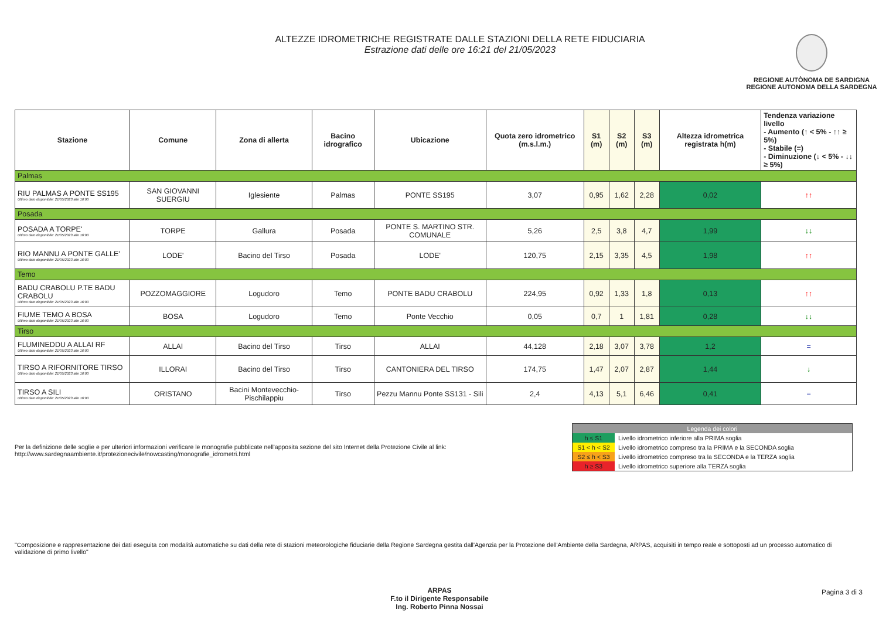ALTEZZE IDROMETRICHE REGISTRATE DALLE STAZIONI DELLA RETE FIDUCIARIA
Estrazione dati delle ore 16:21 del 21/05/2023
REGIONE AUTÒNOMA DE SARDIGNA
REGIONE AUTONOMA DELLA SARDEGNA
| Stazione | Comune | Zona di allerta | Bacino idrografico | Ubicazione | Quota zero idrometrico (m.s.l.m.) | S1 (m) | S2 (m) | S3 (m) | Altezza idrometrica registrata h(m) | Tendenza variazione livello - Aumento (↑ < 5% - ↑↑ ≥ 5%) - Stabile (=) - Diminuzione (↓ < 5% - ↓↓ ≥ 5%) |
| --- | --- | --- | --- | --- | --- | --- | --- | --- | --- | --- |
| Palmas | | | | | | | | | | |
| RIU PALMAS A PONTE SS195 Ultimo dato disponibile: 21/05/2023 alle 16:00 | SAN GIOVANNI SUERGIU | Iglesiente | Palmas | PONTE SS195 | 3,07 | 0,95 | 1,62 | 2,28 | 0,02 | ↑↑ |
| Posada | | | | | | | | | | |
| POSADA A TORPE' Ultimo dato disponibile: 21/05/2023 alle 16:00 | TORPE | Gallura | Posada | PONTE S. MARTINO STR. COMUNALE | 5,26 | 2,5 | 3,8 | 4,7 | 1,99 | ↓↓ |
| RIO MANNU A PONTE GALLE' Ultimo dato disponibile: 21/05/2023 alle 16:00 | LODE' | Bacino del Tirso | Posada | LODE' | 120,75 | 2,15 | 3,35 | 4,5 | 1,98 | ↑↑ |
| Temo | | | | | | | | | | |
| BADU CRABOLU P.TE BADU CRABOLU Ultimo dato disponibile: 21/05/2023 alle 16:00 | POZZOMAGGIORE | Logudoro | Temo | PONTE BADU CRABOLU | 224,95 | 0,92 | 1,33 | 1,8 | 0,13 | ↑↑ |
| FIUME TEMO A BOSA Ultimo dato disponibile: 21/05/2023 alle 16:00 | BOSA | Logudoro | Temo | Ponte Vecchio | 0,05 | 0,7 | 1 | 1,81 | 0,28 | ↓↓ |
| Tirso | | | | | | | | | | |
| FLUMINEDDU A ALLAI RF Ultimo dato disponibile: 21/05/2023 alle 16:00 | ALLAI | Bacino del Tirso | Tirso | ALLAI | 44,128 | 2,18 | 3,07 | 3,78 | 1,2 | = |
| TIRSO A RIFORNITORE TIRSO Ultimo dato disponibile: 21/05/2023 alle 16:00 | ILLORAI | Bacino del Tirso | Tirso | CANTONIERA DEL TIRSO | 174,75 | 1,47 | 2,07 | 2,87 | 1,44 | ↓ |
| TIRSO A SILI Ultimo dato disponibile: 21/05/2023 alle 16:00 | ORISTANO | Bacini Montevecchio-Pischilappiu | Tirso | Pezzu Mannu Ponte SS131 - Sili | 2,4 | 4,13 | 5,1 | 6,46 | 0,41 | = |
Per la definizione delle soglie e per ulteriori informazioni verificare le monografie pubblicate nell'apposita sezione del sito Internet della Protezione Civile al link:
http://www.sardegnaambiente.it/protezionecivile/nowcasting/monografie_idrometri.html
| Legenda dei colori | |
| h ≤ S1 | Livello idrometrico inferiore alla PRIMA soglia |
| S1 < h < S2 | Livello idrometrico compreso tra la PRIMA e la SECONDA soglia |
| S2 ≤ h < S3 | Livello idrometrico compreso tra la SECONDA e la TERZA soglia |
| h ≥ S3 | Livello idrometrico superiore alla TERZA soglia |
"Composizione e rappresentazione dei dati eseguita con modalità automatiche su dati della rete di stazioni meteorologiche fiduciarie della Regione Sardegna gestita dall'Agenzia per la Protezione dell'Ambiente della Sardegna, ARPAS, acquisiti in tempo reale e sottoposti ad un processo automatico di validazione di primo livello"
ARPAS
F.to il Dirigente Responsabile
Ing. Roberto Pinna Nossai
Pagina 3 di 3